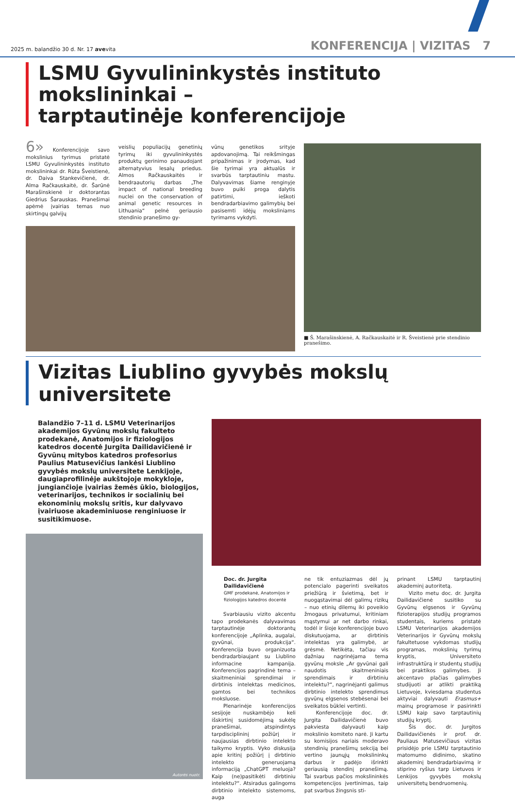2025 m. balandžio 30 d. Nr. 17 avevita KONFERENCIJA | VIZITAS 7
LSMU Gyvulininkystės instituto mokslininkai –
tarptautinėje konferencijoje
6» Konferencijoje savo mokslinius tyrimus pristatė LSMU Gyvulininkystės instituto mokslininkai dr. Rūta Šveistienė, dr. Daiva Stankevičienė, dr. Alma Račkauskaitė, dr. Šarūnė Marašinskienė ir doktorantas Giedrius Šarauskas. Pranešimai apėmė įvairias temas nuo skirtingų galvijų
veislių populiacijų genetinių tyrimų iki gyvulininkystės produktų gerinimo panaudojant alternatyvius lesalų priedus. Almos Račkauskaitės ir bendraautorių darbas „The impact of national breeding nuclei on the conservation of animal genetic resources in Lithuania“ pelnė geriausio stendinio pranešimo gy-
vūnų genetikos srityje apdovanojimą. Tai reikšmingas pripažinimas ir įrodymas, kad šie tyrimai yra aktualūs ir svarbūs tarptautiniu mastu. Dalyvavimas šiame renginyje buvo puiki proga dalytis patirtimi, ieškoti bendradarbiavimo galimybių bei pasisemti idėjų moksliniams tyrimams vykdyti.
■ Š. Marašinskienė, A. Račkauskaitė ir R. Šveistienė prie stendinio pranešimo.
Vizitas Liublino gyvybės mokslų universitete
Balandžio 7–11 d. LSMU Veterinarijos akademijos Gyvūnų mokslų fakulteto prodekanė, Anatomijos ir fiziologijos katedros docentė Jurgita Dailidavičienė ir Gyvūnų mitybos katedros profesorius Paulius Matusevičius lankėsi Liublino gyvybės mokslų universitete Lenkijoje, daugiaprofilinėje aukštojoje mokykloje, jungiančioje įvairias žemės ūkio, biologijos, veterinarijos, technikos ir socialinių bei ekonominių mokslų sritis, kur dalyvavo įvairiuose akademiniuose renginiuose ir susitikimuose.
Autorės nuotr.
Doc. dr. Jurgita Dailidavičienė
GMF prodekanė, Anatomijos ir fiziologijos katedros docentė
Svarbiausiu vizito akcentu tapo prodekanės dalyvavimas tarptautinėje doktorantų konferencijoje „Aplinka, augalai, gyvūnai, produkcija“. Konferencija buvo organizuota bendradarbiaujant su Liublino informacine kampanija. Konferencijos pagrindinė tema – skaitmeniniai sprendimai ir dirbtinis intelektas medicinos, gamtos bei technikos moksluose.
Plenarinėje konferencijos sesijoje nuskambėjo keli išskirtinį susidomėjimą sukėlę pranešimai, atspindintys tarpdisciplininį požiūrį ir naujausias dirbtinio intelekto taikymo kryptis. Vyko diskusija apie kritinį požiūrį į dirbtinio intelekto generuojamą informaciją „ChatGPT meluoja? Kaip (ne)pasitikėti dirbtiniu intelektu?“. Atsiradus galingoms dirbtinio intelekto sistemoms, auga
ne tik entuziazmas dėl jų potencialo pagerinti sveikatos priežiūrą ir švietimą, bet ir nuogąstavimai dėl galimų rizikų – nuo etinių dilemų iki poveikio žmogaus privatumui, kritiniam mąstymui ar net darbo rinkai, todėl ir šioje konferencijoje buvo diskutuojama, ar dirbtinis intelektas yra galimybė, ar grėsmė. Netikėta, tačiau vis dažniau nagrinėjama tema gyvūnų moksle „Ar gyvūnai gali naudotis skaitmeniniais sprendimais ir dirbtiniu intelektu?“, nagrinėjanti galimus dirbtinio intelekto sprendimus gyvūnų elgsenos stebėsenai bei sveikatos būklei vertinti.
Konferencijoje doc. dr. Jurgita Dailidavičienė buvo pakviesta dalyvauti kaip mokslinio komiteto narė. Ji kartu su komisijos nariais moderavo stendinių pranešimų sekciją bei vertino jaunųjų mokslininkų darbus ir padėjo išrinkti geriausią stendinį pranešimą. Tai svarbus pačios mokslininkės kompetencijos įvertinimas, taip pat svarbus žingsnis sti-
prinant LSMU tarptautinį akademinį autoritetą.
Vizito metu doc. dr. Jurgita Dailidavičienė susitiko su Gyvūnų elgsenos ir Gyvūnų fizioterapijos studijų programos studentais, kuriems pristatė LSMU Veterinarijos akademijos Veterinarijos ir Gyvūnų mokslų fakultetuose vykdomas studijų programas, mokslinių tyrimų kryptis, Universiteto infrastruktūrą ir studentų studijų bei praktikos galimybes. Ji akcentavo plačias galimybes studijuoti ar atlikti praktiką Lietuvoje, kviesdama studentus aktyviai dalyvauti Erasmus+ mainų programose ir pasirinkti LSMU kaip savo tarptautinių studijų kryptį.
Šis doc. dr. Jurgitos Dailidavičienės ir prof. dr. Pauliaus Matusevičiaus vizitas prisidėjo prie LSMU tarptautinio matomumo didinimo, skatino akademinį bendradarbiavimą ir stiprino ryšius tarp Lietuvos ir Lenkijos gyvybės mokslų universitetų bendruomenių.